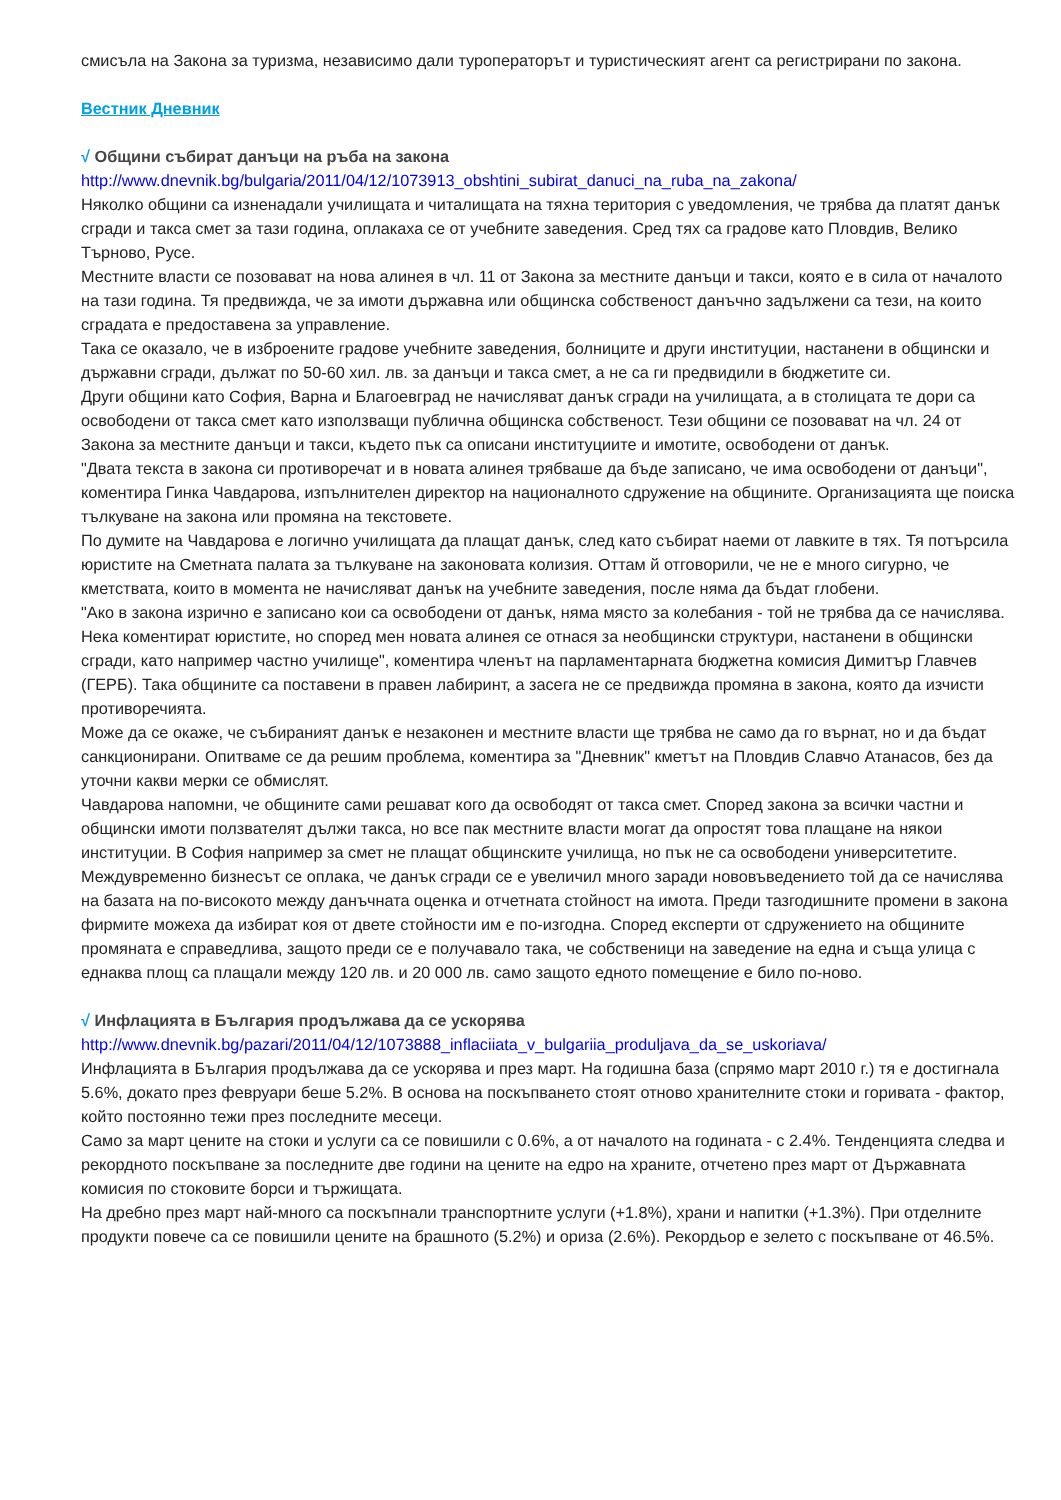смисъла на Закона за туризма, независимо дали туроператорът и туристическият агент са регистрирани по закона.
Вестник Дневник
√ Общини събират данъци на ръба на закона
http://www.dnevnik.bg/bulgaria/2011/04/12/1073913_obshtini_subirat_danuci_na_ruba_na_zakona/
Няколко общини са изненадали училищата и читалищата на тяхна територия с уведомления, че трябва да платят данък сгради и такса смет за тази година, оплакаха се от учебните заведения. Сред тях са градове като Пловдив, Велико Търново, Русе.
Местните власти се позовават на нова алинея в чл. 11 от Закона за местните данъци и такси, която е в сила от началото на тази година. Тя предвижда, че за имоти държавна или общинска собственост данъчно задължени са тези, на които сградата е предоставена за управление.
Така се оказало, че в изброените градове учебните заведения, болниците и други институции, настанени в общински и държавни сгради, дължат по 50-60 хил. лв. за данъци и такса смет, а не са ги предвидили в бюджетите си.
Други общини като София, Варна и Благоевград не начисляват данък сгради на училищата, а в столицата те дори са освободени от такса смет като използващи публична общинска собственост. Тези общини се позовават на чл. 24 от Закона за местните данъци и такси, където пък са описани институциите и имотите, освободени от данък.
"Двата текста в закона си противоречат и в новата алинея трябваше да бъде записано, че има освободени от данъци", коментира Гинка Чавдарова, изпълнителен директор на националното сдружение на общините. Организацията ще поиска тълкуване на закона или промяна на текстовете.
По думите на Чавдарова е логично училищата да плащат данък, след като събират наеми от лавките в тях. Тя потърсила юристите на Сметната палата за тълкуване на законовата колизия. Оттам й отговорили, че не е много сигурно, че кметствата, които в момента не начисляват данък на учебните заведения, после няма да бъдат глобени.
"Ако в закона изрично е записано кои са освободени от данък, няма място за колебания - той не трябва да се начислява. Нека коментират юристите, но според мен новата алинея се отнася за необщински структури, настанени в общински сгради, като например частно училище", коментира членът на парламентарната бюджетна комисия Димитър Главчев (ГЕРБ). Така общините са поставени в правен лабиринт, а засега не се предвижда промяна в закона, която да изчисти противоречията.
Може да се окаже, че събираният данък е незаконен и местните власти ще трябва не само да го върнат, но и да бъдат санкционирани. Опитваме се да решим проблема, коментира за "Дневник" кметът на Пловдив Славчо Атанасов, без да уточни какви мерки се обмислят.
Чавдарова напомни, че общините сами решават кого да освободят от такса смет. Според закона за всички частни и общински имоти ползвателят дължи такса, но все пак местните власти могат да опростят това плащане на някои институции. В София например за смет не плащат общинските училища, но пък не са освободени университетите.
Междувременно бизнесът се оплака, че данък сгради се е увеличил много заради нововъведението той да се начислява на базата на по-високото между данъчната оценка и отчетната стойност на имота. Преди тазгодишните промени в закона фирмите можеха да избират коя от двете стойности им е по-изгодна. Според експерти от сдружението на общините промяната е справедлива, защото преди се е получавало така, че собственици на заведение на една и съща улица с еднаква площ са плащали между 120 лв. и 20 000 лв. само защото едното помещение е било по-ново.
√ Инфлацията в България продължава да се ускорява
http://www.dnevnik.bg/pazari/2011/04/12/1073888_inflaciiata_v_bulgariia_produljava_da_se_uskoriava/
Инфлацията в България продължава да се ускорява и през март. На годишна база (спрямо март 2010 г.) тя е достигнала 5.6%, докато през февруари беше 5.2%. В основа на поскъпването стоят отново хранителните стоки и горивата - фактор, който постоянно тежи през последните месеци.
Само за март цените на стоки и услуги са се повишили с 0.6%, а от началото на годината - с 2.4%. Тенденцията следва и рекордното поскъпване за последните две години на цените на едро на храните, отчетено през март от Държавната комисия по стоковите борси и тържищата.
На дребно през март най-много са поскъпнали транспортните услуги (+1.8%), храни и напитки (+1.3%). При отделните продукти повече са се повишили цените на брашното (5.2%) и ориза (2.6%). Рекордьор е зелето с поскъпване от 46.5%.